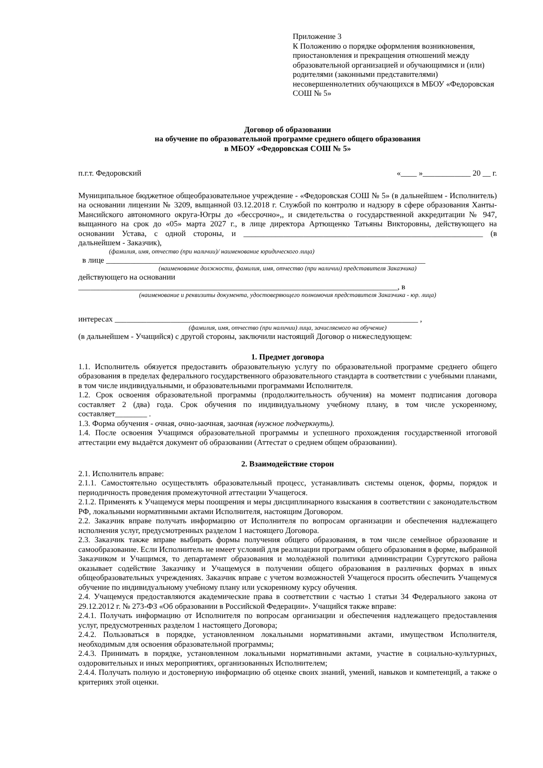Приложение 3
К Положению о порядке оформления возникновения, приостановления и прекращения отношений между образовательной организацией и обучающимися и (или) родителями (законными представителями) несовершеннолетних обучающихся в МБОУ «Федоровская СОШ № 5»
Договор об образовании
на обучение по образовательной программе среднего общего образования
в МБОУ «Федоровская СОШ № 5»
п.г.т. Федоровский «____ »____________ 20 __ г.
Муниципальное бюджетное общеобразовательное учреждение - «Федоровская СОШ № 5» (в дальнейшем - Исполнитель) на основании лицензии № 3209, выщанной 03.12.2018 г. Службой по контролю и надзору в сфере образования Ханты-Мансийского автономного округа-Югры до «бессрочно»,, и свидетельства о государственной аккредитации № 947, выщанного на срок до «05» марта 2027 г., в лице директора Артющенко Татьяны Викторовны, действующего на основании Устава, с одной стороны, и ____________________________________________________________ (в дальнейшем - Заказчик),
(фамилия, имя, отчество (при наличии)/ наименование юридического лица)
в лице ________________________________________________________________________________
(наименование должности, фамилия, имя, отчество (при наличии) представителя Заказчика)
действующего на основании
________________________________________________________________________________, в
(наименование и реквизиты документа, удостоверяющего полномочия представителя Заказчика - юр. лица)
интересах ____________________________________________________________________________ ,
(фамилия, имя, отчество (при наличии) лица, зачисляемого на обучение)
(в дальнейшем - Учащийся) с другой стороны, заключили настоящий Договор о нижеследующем:
1. Предмет договора
1.1. Исполнитель обязуется предоставить образовательную услугу по образовательной программе среднего общего образования в пределах федерального государственного образовательного стандарта в соответствии с учебными планами, в том числе индивидуальными, и образовательными программами Исполнителя.
1.2. Срок освоения образовательной программы (продолжительность обучения) на момент подписания договора составляет 2 (два) года. Срок обучения по индивидуальному учебному плану, в том числе ускоренному, составляет________ .
1.3. Форма обучения - очная, очно-заочная, заочная (нужное подчеркнуть).
1.4. После освоения Учащимся образовательной программы и успешного прохождения государственной итоговой аттестации ему выдаётся документ об образовании (Аттестат о среднем общем образовании).
2. Взаимодействие сторон
2.1. Исполнитель вправе:
2.1.1. Самостоятельно осуществлять образовательный процесс, устанавливать системы оценок, формы, порядок и периодичность проведения промежуточной аттестации Учащегося.
2.1.2. Применять к Учащемуся меры поощрения и меры дисциплинарного взыскания в соответствии с законодательством РФ, локальными нормативными актами Исполнителя, настоящим Договором.
2.2. Заказчик вправе получать информацию от Исполнителя по вопросам организации и обеспечения надлежащего исполнения услуг, предусмотренных разделом 1 настоящего Договора.
2.3. Заказчик также вправе выбирать формы получения общего образования, в том числе семейное образование и самообразование. Если Исполнитель не имеет условий для реализации программ общего образования в форме, выбранной Заказчиком и Учащимся, то департамент образования и молодёжной политики администрации Сургутского района оказывает содействие Заказчику и Учащемуся в получении общего образования в различных формах в иных общеобразовательных учреждениях. Заказчик вправе с учетом возможностей Учащегося просить обеспечить Учащемуся обучение по индивидуальному учебному плану или ускоренному курсу обучения.
2.4. Учащемуся предоставляются академические права в соответствии с частью 1 статьи 34 Федерального закона от 29.12.2012 г. № 273-ФЗ «Об образовании в Российской Федерации». Учащийся также вправе:
2.4.1. Получать информацию от Исполнителя по вопросам организации и обеспечения надлежащего предоставления услуг, предусмотренных разделом 1 настоящего Договора;
2.4.2. Пользоваться в порядке, установленном локальными нормативными актами, имуществом Исполнителя, необходимым для освоения образовательной программы;
2.4.3. Принимать в порядке, установленном локальными нормативными актами, участие в социально-культурных, оздоровительных и иных мероприятиях, организованных Исполнителем;
2.4.4. Получать полную и достоверную информацию об оценке своих знаний, умений, навыков и компетенций, а также о критериях этой оценки.